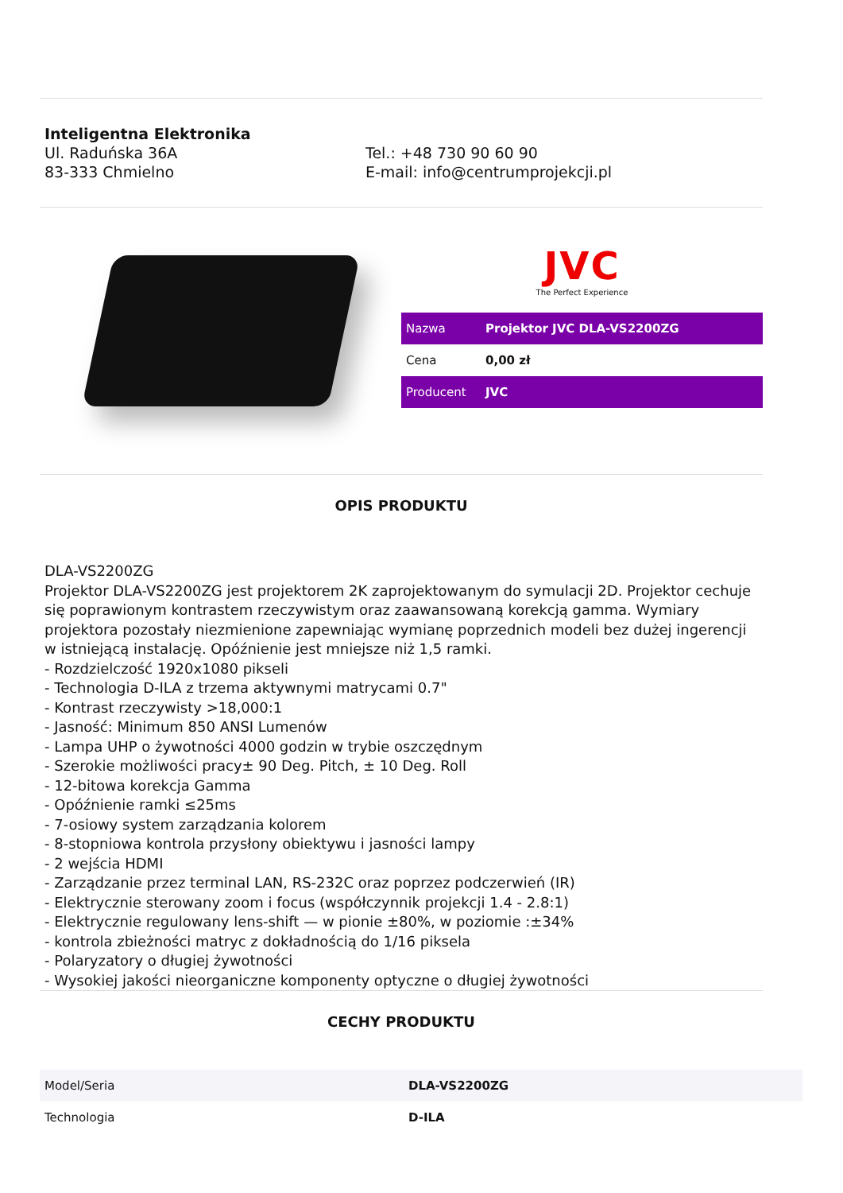Inteligentna Elektronika
Ul. Raduńska 36A
83-333 Chmielno
Tel.: +48 730 90 60 90
E-mail: info@centrumprojekcji.pl
JVC
The Perfect Experience
| Nazwa | Projektor JVC DLA-VS2200ZG |
| Cena | 0,00 zł |
| Producent | JVC |
OPIS PRODUKTU
DLA-VS2200ZG
Projektor DLA-VS2200ZG jest projektorem 2K zaprojektowanym do symulacji 2D. Projektor cechuje się poprawionym kontrastem rzeczywistym oraz zaawansowaną korekcją gamma. Wymiary projektora pozostały niezmienione zapewniając wymianę poprzednich modeli bez dużej ingerencji w istniejącą instalację. Opóźnienie jest mniejsze niż 1,5 ramki.
- Rozdzielczość 1920x1080 pikseli
- Technologia D-ILA z trzema aktywnymi matrycami 0.7"
- Kontrast rzeczywisty >18,000:1
- Jasność: Minimum 850 ANSI Lumenów
- Lampa UHP o żywotności 4000 godzin w trybie oszczędnym
- Szerokie możliwości pracy± 90 Deg. Pitch, ± 10 Deg. Roll
- 12-bitowa korekcja Gamma
- Opóźnienie ramki ≤25ms
- 7-osiowy system zarządzania kolorem
- 8-stopniowa kontrola przysłony obiektywu i jasności lampy
- 2 wejścia HDMI
- Zarządzanie przez terminal LAN, RS-232C oraz poprzez podczerwień (IR)
- Elektrycznie sterowany zoom i focus (współczynnik projekcji 1.4 - 2.8:1)
- Elektrycznie regulowany lens-shift — w pionie ±80%, w poziomie :±34%
- kontrola zbieżności matryc z dokładnością do 1/16 piksela
- Polaryzatory o długiej żywotności
- Wysokiej jakości nieorganiczne komponenty optyczne o długiej żywotności
CECHY PRODUKTU
| Model/Seria | DLA-VS2200ZG |
| Technologia | D-ILA |